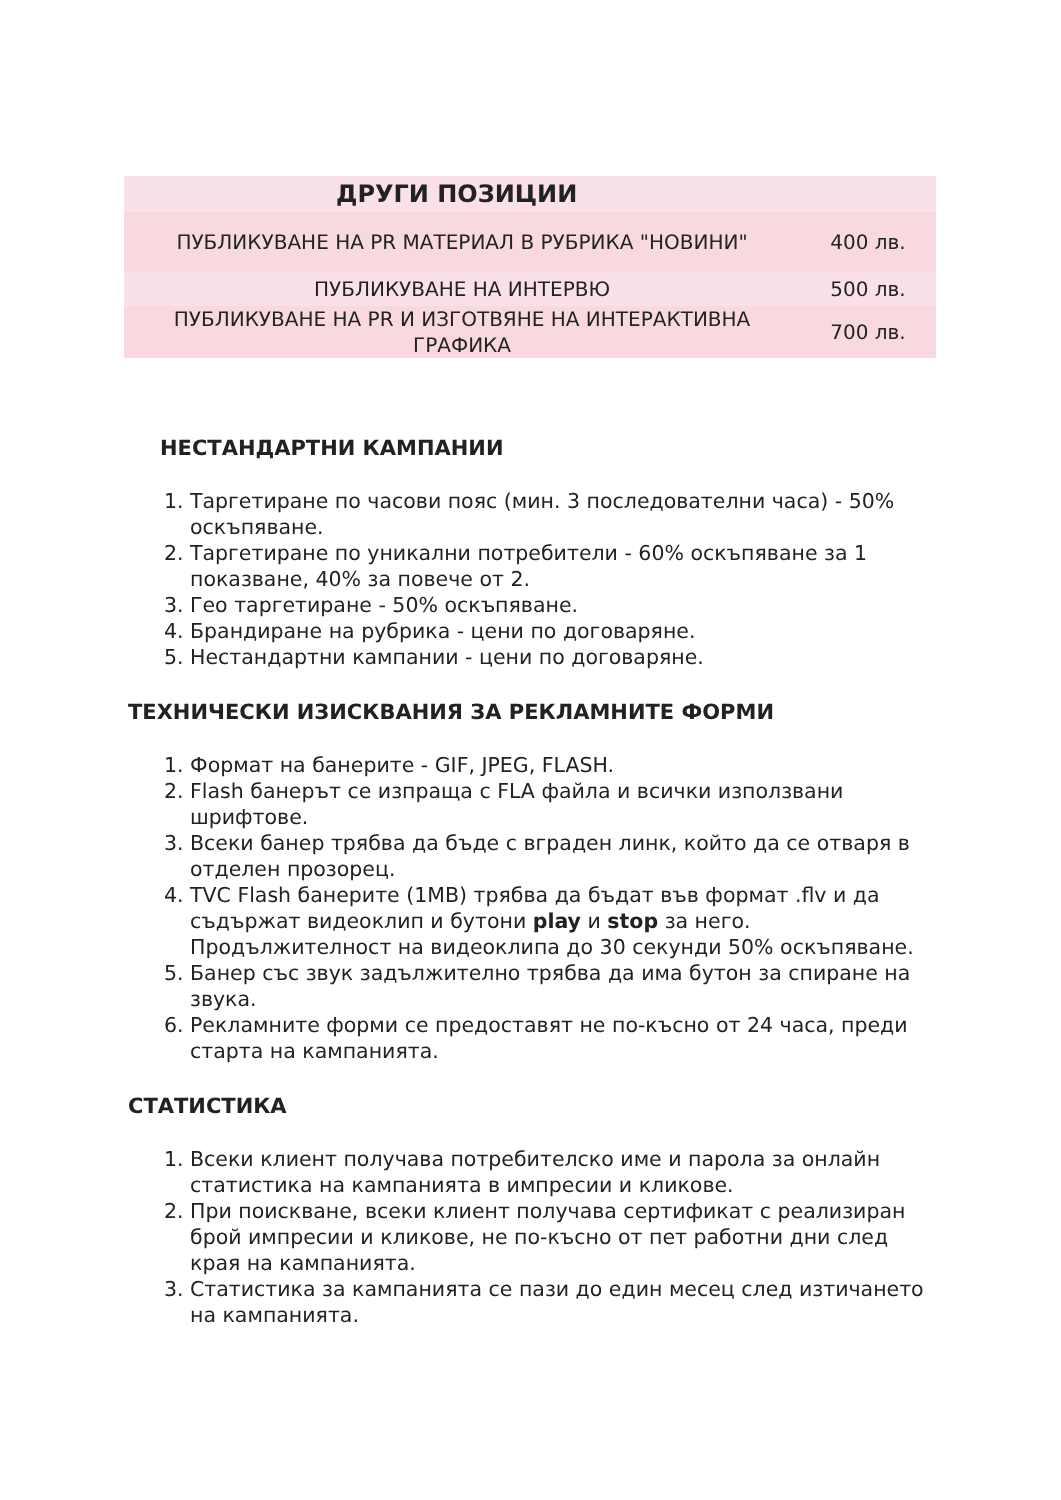| ДРУГИ ПОЗИЦИИ | |
| --- | --- |
| ПУБЛИКУВАНЕ НА PR МАТЕРИАЛ В РУБРИКА "НОВИНИ" | 400 лв. |
| ПУБЛИКУВАНЕ НА ИНТЕРВЮ | 500 лв. |
| ПУБЛИКУВАНЕ НА PR И ИЗГОТВЯНЕ НА ИНТЕРАКТИВНА ГРАФИКА | 700 лв. |
НЕСТАНДАРТНИ КАМПАНИИ
1. Таргетиране по часови пояс (мин. 3 последователни часа) - 50% оскъпяване.
2. Таргетиране по уникални потребители - 60% оскъпяване за 1 показване, 40% за повече от 2.
3. Гео таргетиране - 50% оскъпяване.
4. Брандиране на рубрика - цени по договаряне.
5. Нестандартни кампании - цени по договаряне.
ТЕХНИЧЕСКИ ИЗИСКВАНИЯ ЗА РЕКЛАМНИТЕ ФОРМИ
1. Формат на банерите - GIF, JPEG, FLASH.
2. Flash банерът се изпраща с FLA файла и всички използвани шрифтове.
3. Всеки банер трябва да бъде с вграден линк, който да се отваря в отделен прозорец.
4. TVC Flash банерите (1MB) трябва да бъдат във формат .flv и да съдържат видеоклип и бутони play и stop за него. Продължителност на видеоклипа до 30 секунди 50% оскъпяване.
5. Банер със звук задължително трябва да има бутон за спиране на звука.
6. Рекламните форми се предоставят не по-късно от 24 часа, преди старта на кампанията.
СТАТИСТИКА
1. Всеки клиент получава потребителско име и парола за онлайн статистика на кампанията в импресии и кликове.
2. При поискване, всеки клиент получава сертификат с реализиран брой импресии и кликове, не по-късно от пет работни дни след края на кампанията.
3. Статистика за кампанията се пази до един месец след изтичането на кампанията.